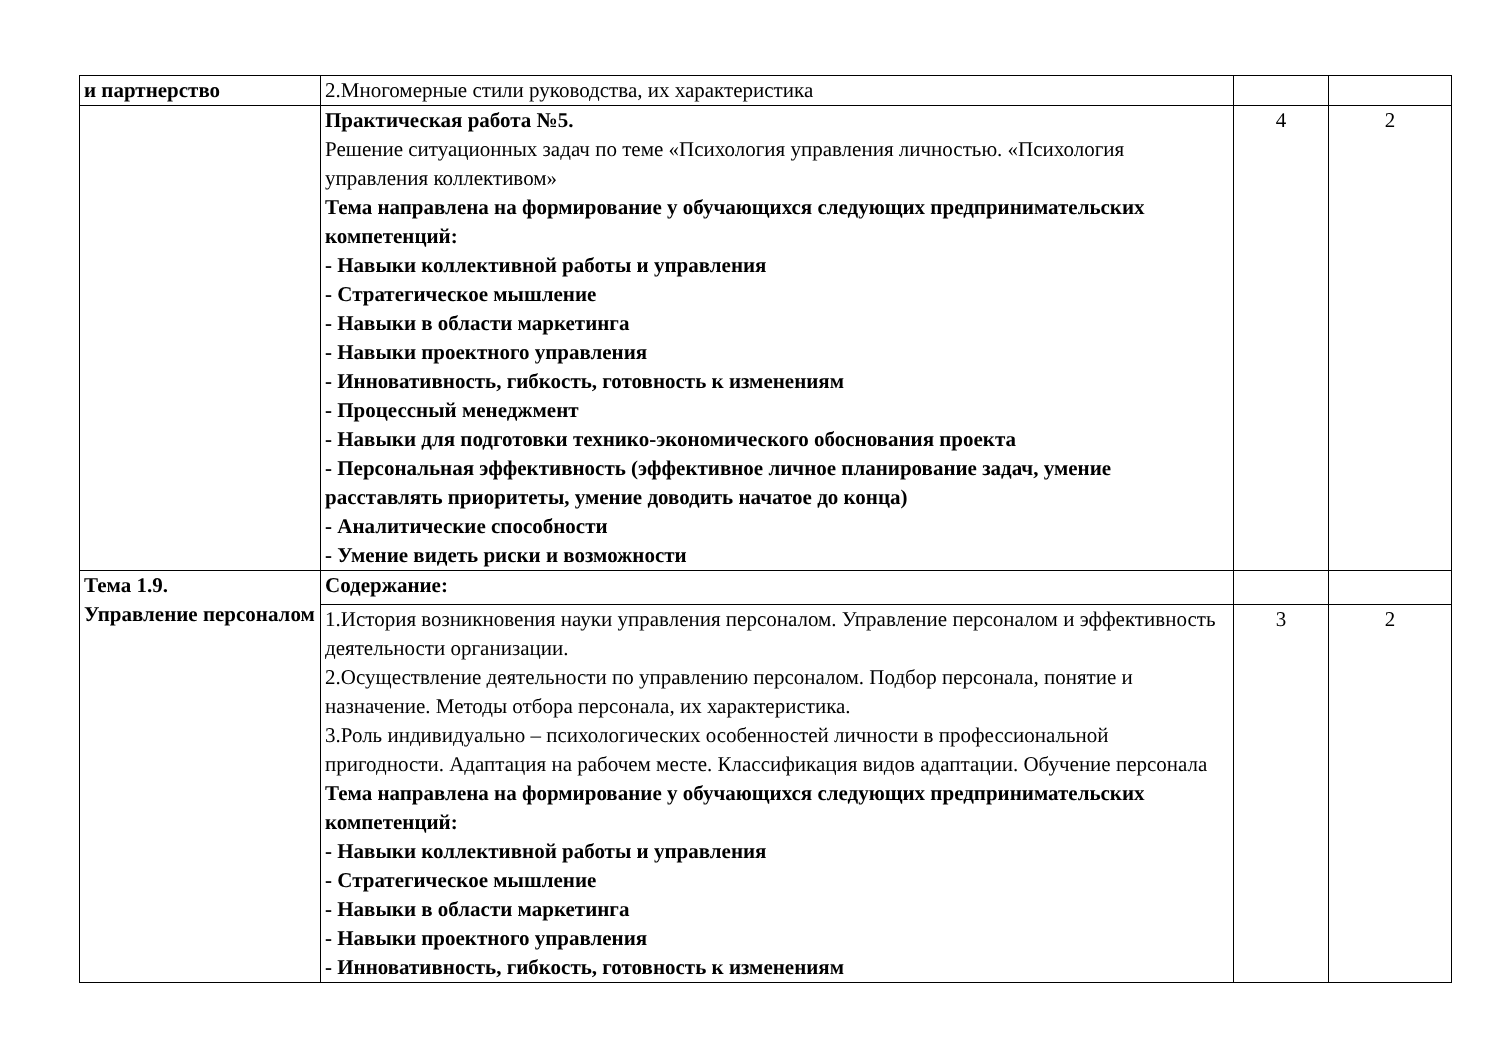| и партнерство | 2.Многомерные стили руководства, их характеристика | | |
| | Практическая работа №5. Решение ситуационных задач по теме «Психология управления личностью. «Психология управления коллективом» Тема направлена на формирование у обучающихся следующих предпринимательских компетенций: - Навыки коллективной работы и управления - Стратегическое мышление - Навыки в области маркетинга - Навыки проектного управления - Инновативность, гибкость, готовность к изменениям - Процессный менеджмент - Навыки для подготовки технико-экономического обоснования проекта - Персональная эффективность (эффективное личное планирование задач, умение расставлять приоритеты, умение доводить начатое до конца) - Аналитические способности - Умение видеть риски и возможности | 4 | 2 |
| Тема 1.9. Управление персоналом | Содержание: | | |
| | 1.История возникновения науки управления персоналом. Управление персоналом и эффективность деятельности организации. 2.Осуществление деятельности по управлению персоналом. Подбор персонала, понятие и назначение. Методы отбора персонала, их характеристика. 3.Роль индивидуально – психологических особенностей личности в профессиональной пригодности. Адаптация на рабочем месте. Классификация видов адаптации. Обучение персонала Тема направлена на формирование у обучающихся следующих предпринимательских компетенций: - Навыки коллективной работы и управления - Стратегическое мышление - Навыки в области маркетинга - Навыки проектного управления - Инновативность, гибкость, готовность к изменениям | 3 | 2 |